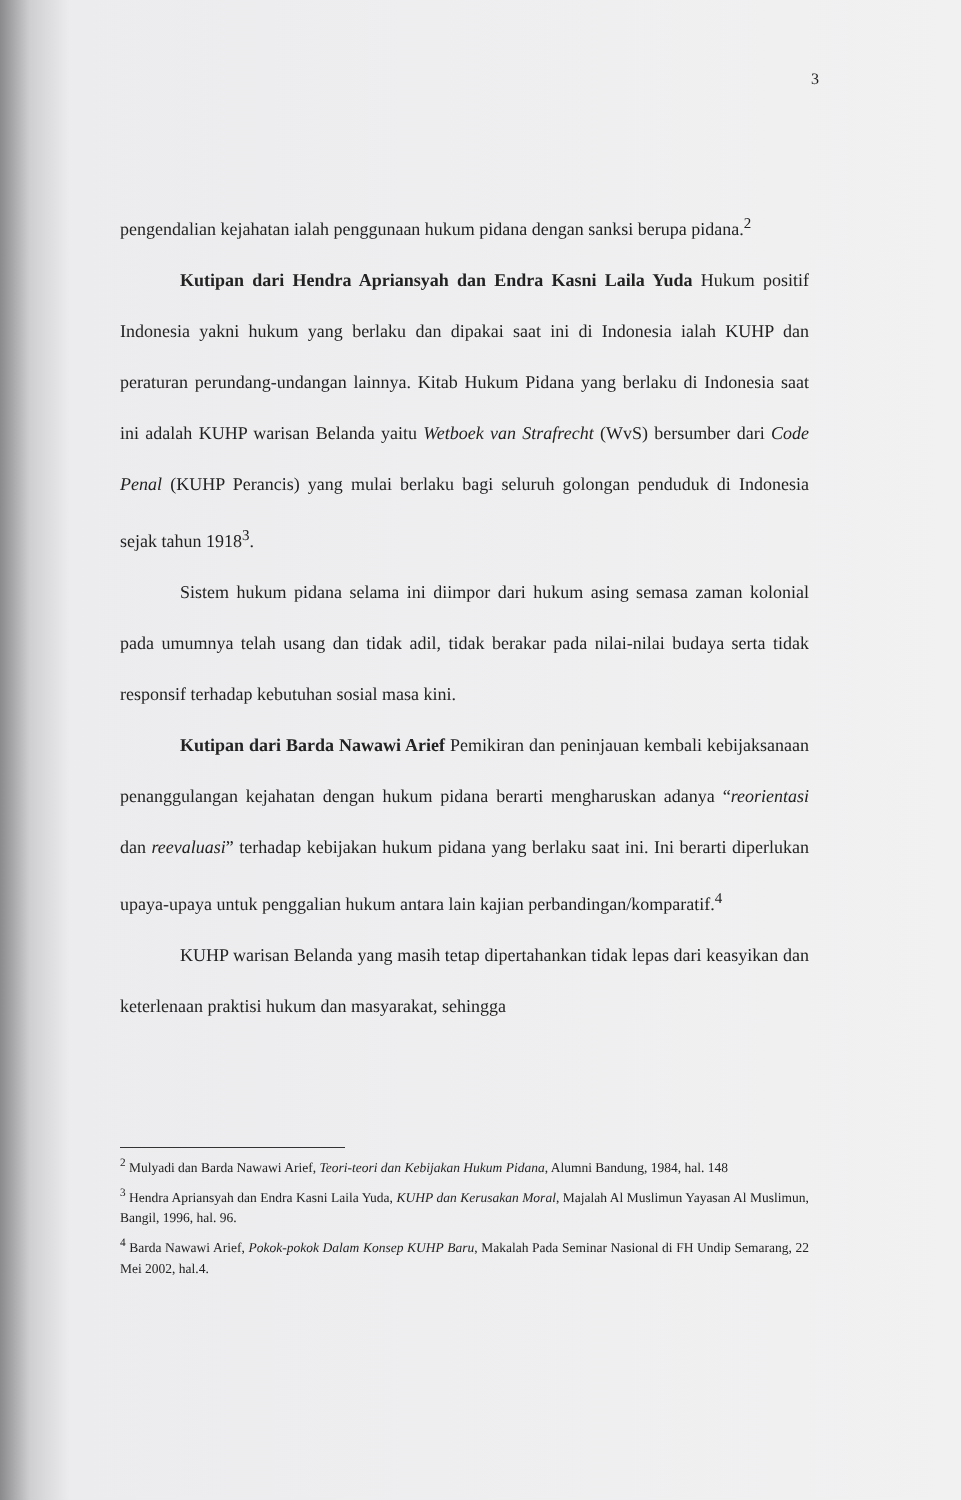3
pengendalian kejahatan ialah penggunaan hukum pidana dengan sanksi berupa pidana.<sup>2</sup>
Kutipan dari Hendra Apriansyah dan Endra Kasni Laila Yuda Hukum positif Indonesia yakni hukum yang berlaku dan dipakai saat ini di Indonesia ialah KUHP dan peraturan perundang-undangan lainnya. Kitab Hukum Pidana yang berlaku di Indonesia saat ini adalah KUHP warisan Belanda yaitu Wetboek van Strafrecht (WvS) bersumber dari Code Penal (KUHP Perancis) yang mulai berlaku bagi seluruh golongan penduduk di Indonesia sejak tahun 1918<sup>3</sup>.
Sistem hukum pidana selama ini diimpor dari hukum asing semasa zaman kolonial pada umumnya telah usang dan tidak adil, tidak berakar pada nilai-nilai budaya serta tidak responsif terhadap kebutuhan sosial masa kini.
Kutipan dari Barda Nawawi Arief Pemikiran dan peninjauan kembali kebijaksanaan penanggulangan kejahatan dengan hukum pidana berarti mengharuskan adanya “reorientasi dan reevaluasi” terhadap kebijakan hukum pidana yang berlaku saat ini. Ini berarti diperlukan upaya-upaya untuk penggalian hukum antara lain kajian perbandingan/komparatif.<sup>4</sup>
KUHP warisan Belanda yang masih tetap dipertahankan tidak lepas dari keasyikan dan keterlenaan praktisi hukum dan masyarakat, sehingga
<sup>2</sup> Mulyadi dan Barda Nawawi Arief, Teori-teori dan Kebijakan Hukum Pidana, Alumni Bandung, 1984, hal. 148
<sup>3</sup> Hendra Apriansyah dan Endra Kasni Laila Yuda, KUHP dan Kerusakan Moral, Majalah Al Muslimun Yayasan Al Muslimun, Bangil, 1996, hal. 96.
<sup>4</sup> Barda Nawawi Arief, Pokok-pokok Dalam Konsep KUHP Baru, Makalah Pada Seminar Nasional di FH Undip Semarang, 22 Mei 2002, hal.4.